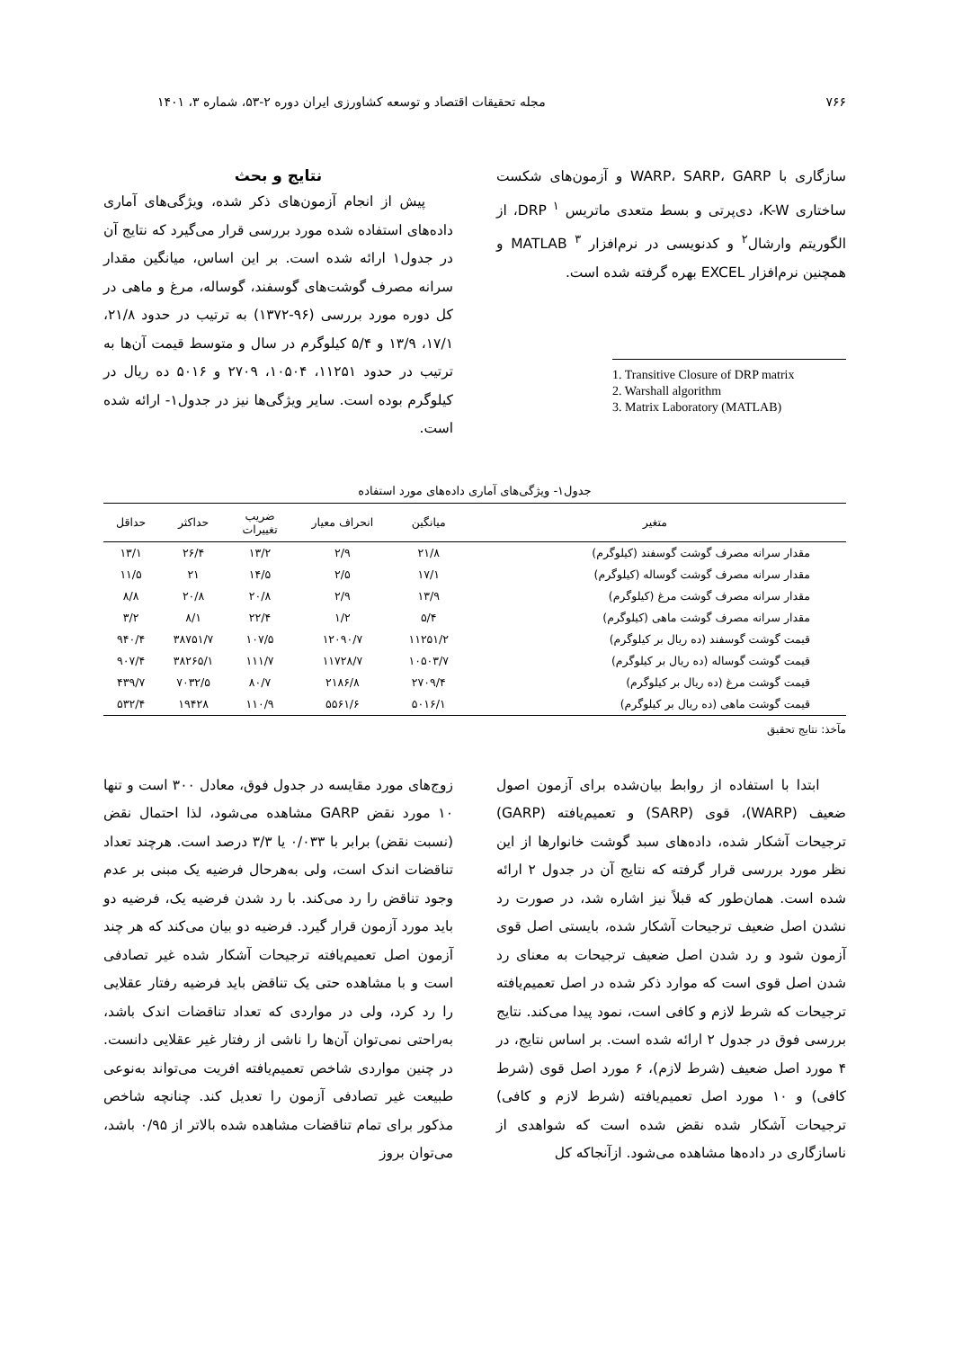۷۶۶ مجله تحقیقات اقتصاد و توسعه کشاورزی ایران دوره ۲-۵۳، شماره ۳، ۱۴۰۱
سازگاری با WARP، SARP، GARP و آزمون‌های شکست ساختاری K-W، دی‌پرتی و بسط متعدی ماتریس DRP <sup>۱</sup>، از الگوریتم وارشال<sup>۲</sup> و کدنویسی در نرم‌افزار MATLAB <sup>۳</sup> و همچنین نرم‌افزار EXCEL بهره گرفته شده است.
1. Transitive Closure of DRP matrix
2. Warshall algorithm
3. Matrix Laboratory (MATLAB)
نتایج و بحث
پیش از انجام آزمون‌های ذکر شده، ویژگی‌های آماری داده‌های استفاده شده مورد بررسی قرار می‌گیرد که نتایج آن در جدول۱ ارائه شده است. بر این اساس، میانگین مقدار سرانه مصرف گوشت‌های گوسفند، گوساله، مرغ و ماهی در کل دوره مورد بررسی (۹۶-۱۳۷۲) به ترتیب در حدود ۲۱/۸، ۱۷/۱، ۱۳/۹ و ۵/۴ کیلوگرم در سال و متوسط قیمت آن‌ها به ترتیب در حدود ۱۱۲۵۱، ۱۰۵۰۴، ۲۷۰۹ و ۵۰۱۶ ده ریال در کیلوگرم بوده است. سایر ویژگی‌ها نیز در جدول۱- ارائه شده است.
جدول۱- ویژگی‌های آماری داده‌های مورد استفاده
| متغیر | میانگین | انحراف معیار | ضریب تغییرات | حداکثر | حداقل |
| --- | --- | --- | --- | --- | --- |
| مقدار سرانه مصرف گوشت گوسفند (کیلوگرم) | ۲۱/۸ | ۲/۹ | ۱۳/۲ | ۲۶/۴ | ۱۳/۱ |
| مقدار سرانه مصرف گوشت گوساله (کیلوگرم) | ۱۷/۱ | ۲/۵ | ۱۴/۵ | ۲۱ | ۱۱/۵ |
| مقدار سرانه مصرف گوشت مرغ (کیلوگرم) | ۱۳/۹ | ۲/۹ | ۲۰/۸ | ۲۰/۸ | ۸/۸ |
| مقدار سرانه مصرف گوشت ماهی (کیلوگرم) | ۵/۴ | ۱/۲ | ۲۲/۴ | ۸/۱ | ۳/۲ |
| قیمت گوشت گوسفند (ده ریال بر کیلوگرم) | ۱۱۲۵۱/۲ | ۱۲۰۹۰/۷ | ۱۰۷/۵ | ۳۸۷۵۱/۷ | ۹۴۰/۴ |
| قیمت گوشت گوساله (ده ریال بر کیلوگرم) | ۱۰۵۰۳/۷ | ۱۱۷۲۸/۷ | ۱۱۱/۷ | ۳۸۲۶۵/۱ | ۹۰۷/۴ |
| قیمت گوشت مرغ (ده ریال بر کیلوگرم) | ۲۷۰۹/۴ | ۲۱۸۶/۸ | ۸۰/۷ | ۷۰۳۲/۵ | ۴۳۹/۷ |
| قیمت گوشت ماهی (ده ریال بر کیلوگرم) | ۵۰۱۶/۱ | ۵۵۶۱/۶ | ۱۱۰/۹ | ۱۹۴۲۸ | ۵۳۲/۴ |
مآخذ: نتایج تحقیق
ابتدا با استفاده از روابط بیان‌شده برای آزمون اصول ضعیف (WARP)، قوی (SARP) و تعمیم‌یافته (GARP) ترجیحات آشکار شده، داده‌های سبد گوشت خانوارها از این نظر مورد بررسی قرار گرفته که نتایج آن در جدول ۲ ارائه شده است. همان‌طور که قبلاً نیز اشاره شد، در صورت رد نشدن اصل ضعیف ترجیحات آشکار شده، بایستی اصل قوی آزمون شود و رد شدن اصل ضعیف ترجیحات به معنای رد شدن اصل قوی است که موارد ذکر شده در اصل تعمیم‌یافته ترجیحات که شرط لازم و کافی است، نمود پیدا می‌کند. نتایج بررسی فوق در جدول ۲ ارائه شده است. بر اساس نتایج، در ۴ مورد اصل ضعیف (شرط لازم)، ۶ مورد اصل قوی (شرط کافی) و ۱۰ مورد اصل تعمیم‌یافته (شرط لازم و کافی) ترجیحات آشکار شده نقض شده است که شواهدی از ناسازگاری در داده‌ها مشاهده می‌شود. ازآنجاکه کل
زوج‌های مورد مقایسه در جدول فوق، معادل ۳۰۰ است و تنها ۱۰ مورد نقض GARP مشاهده می‌شود، لذا احتمال نقض (نسبت نقض) برابر با ۰/۰۳۳ یا ۳/۳ درصد است. هرچند تعداد تناقضات اندک است، ولی به‌هرحال فرضیه یک مبنی بر عدم وجود تناقض را رد می‌کند. با رد شدن فرضیه یک، فرضیه دو باید مورد آزمون قرار گیرد. فرضیه دو بیان می‌کند که هر چند آزمون اصل تعمیم‌یافته ترجیحات آشکار شده غیر تصادفی است و با مشاهده حتی یک تناقض باید فرضیه رفتار عقلایی را رد کرد، ولی در مواردی که تعداد تناقضات اندک باشد، به‌راحتی نمی‌توان آن‌ها را ناشی از رفتار غیر عقلایی دانست. در چنین مواردی شاخص تعمیم‌یافته افریت می‌تواند به‌نوعی طبیعت غیر تصادفی آزمون را تعدیل کند. چنانچه شاخص مذکور برای تمام تناقضات مشاهده شده بالاتر از ۰/۹۵ باشد، می‌توان بروز